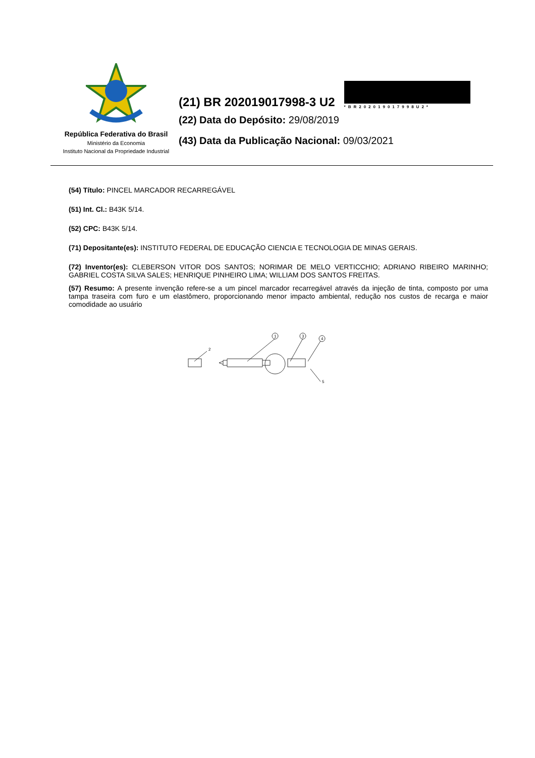República Federativa do Brasil
Ministério da Economia
Instituto Nacional da Propriedade Industrial
(21) BR 202019017998-3 U2
*BR202019017998U2*
(22) Data do Depósito: 29/08/2019
(43) Data da Publicação Nacional: 09/03/2021
(54) Título: PINCEL MARCADOR RECARREGÁVEL
(51) Int. Cl.: B43K 5/14.
(52) CPC: B43K 5/14.
(71) Depositante(es): INSTITUTO FEDERAL DE EDUCAÇÃO CIENCIA E TECNOLOGIA DE MINAS GERAIS.
(72) Inventor(es): CLEBERSON VITOR DOS SANTOS; NORIMAR DE MELO VERTICCHIO; ADRIANO RIBEIRO MARINHO; GABRIEL COSTA SILVA SALES; HENRIQUE PINHEIRO LIMA; WILLIAM DOS SANTOS FREITAS.
(57) Resumo: A presente invenção refere-se a um pincel marcador recarregável através da injeção de tinta, composto por uma tampa traseira com furo e um elastômero, proporcionando menor impacto ambiental, redução nos custos de recarga e maior comodidade ao usuário
2
1
3
4
5